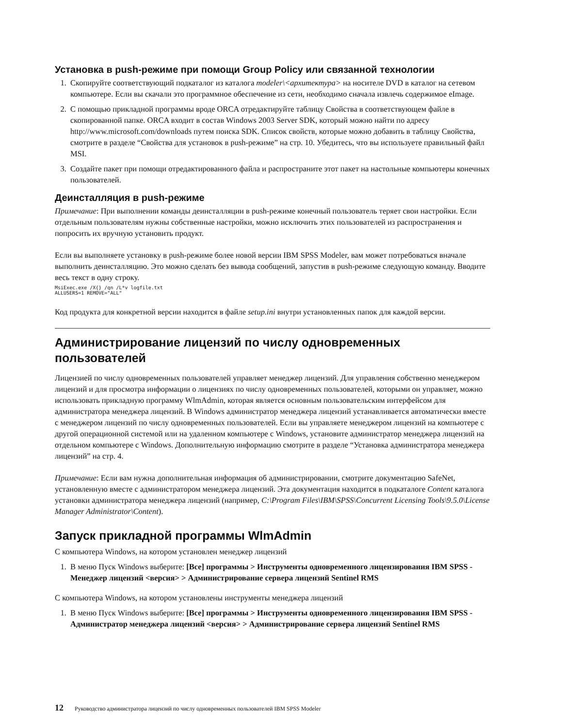Установка в push-режиме при помощи Group Policy или связанной технологии
1. Скопируйте соответствующий подкаталог из каталога modeler\<архитектура> на носителе DVD в каталог на сетевом компьютере. Если вы скачали это программное обеспечение из сети, необходимо сначала извлечь содержимое eImage.
2. С помощью прикладной программы вроде ORCA отредактируйте таблицу Свойства в соответствующем файле в скопированной папке. ORCA входит в состав Windows 2003 Server SDK, который можно найти по адресу http://www.microsoft.com/downloads путем поиска SDK. Список свойств, которые можно добавить в таблицу Свойства, смотрите в разделе “Свойства для установок в push-режиме” на стр. 10. Убедитесь, что вы используете правильный файл MSI.
3. Создайте пакет при помощи отредактированного файла и распространите этот пакет на настольные компьютеры конечных пользователей.
Деинсталляция в push-режиме
Примечание: При выполнении команды деинсталляции в push-режиме конечный пользователь теряет свои настройки. Если отдельным пользователям нужны собственные настройки, можно исключить этих пользователей из распространения и попросить их вручную установить продукт.
Если вы выполняете установку в push-режиме более новой версии IBM SPSS Modeler, вам может потребоваться вначале выполнить деинсталляцию. Это можно сделать без вывода сообщений, запустив в push-режиме следующую команду. Вводите весь текст в одну строку.
MsiExec.exe /X{} /qn /L*v logfile.txt
ALLUSERS=1 REMOVE="ALL"
Код продукта для конкретной версии находится в файле setup.ini внутри установленных папок для каждой версии.
Администрирование лицензий по числу одновременных пользователей
Лицензией по числу одновременных пользователей управляет менеджер лицензий. Для управления собственно менеджером лицензий и для просмотра информации о лицензиях по числу одновременных пользователей, которыми он управляет, можно использовать прикладную программу WlmAdmin, которая является основным пользовательским интерфейсом для администратора менеджера лицензий. В Windows администратор менеджера лицензий устанавливается автоматически вместе с менеджером лицензий по числу одновременных пользователей. Если вы управляете менеджером лицензий на компьютере с другой операционной системой или на удаленном компьютере с Windows, установите администратор менеджера лицензий на отдельном компьютере с Windows. Дополнительную информацию смотрите в разделе “Установка администратора менеджера лицензий” на стр. 4.
Примечание: Если вам нужна дополнительная информация об администрировании, смотрите документацию SafeNet, установленную вместе с администратором менеджера лицензий. Эта документация находится в подкаталоге Content каталога установки администратора менеджера лицензий (например, C:\Program Files\IBM\SPSS\Concurrent Licensing Tools\9.5.0\License Manager Administrator\Content).
Запуск прикладной программы WlmAdmin
С компьютера Windows, на котором установлен менеджер лицензий
1. В меню Пуск Windows выберите: [Все] программы > Инструменты одновременного лицензирования IBM SPSS - Менеджер лицензий <версия> > Администрирование сервера лицензий Sentinel RMS
С компьютера Windows, на котором установлены инструменты менеджера лицензий
1. В меню Пуск Windows выберите: [Все] программы > Инструменты одновременного лицензирования IBM SPSS - Администратор менеджера лицензий <версия> > Администрирование сервера лицензий Sentinel RMS
12 Руководство администратора лицензий по числу одновременных пользователей IBM SPSS Modeler